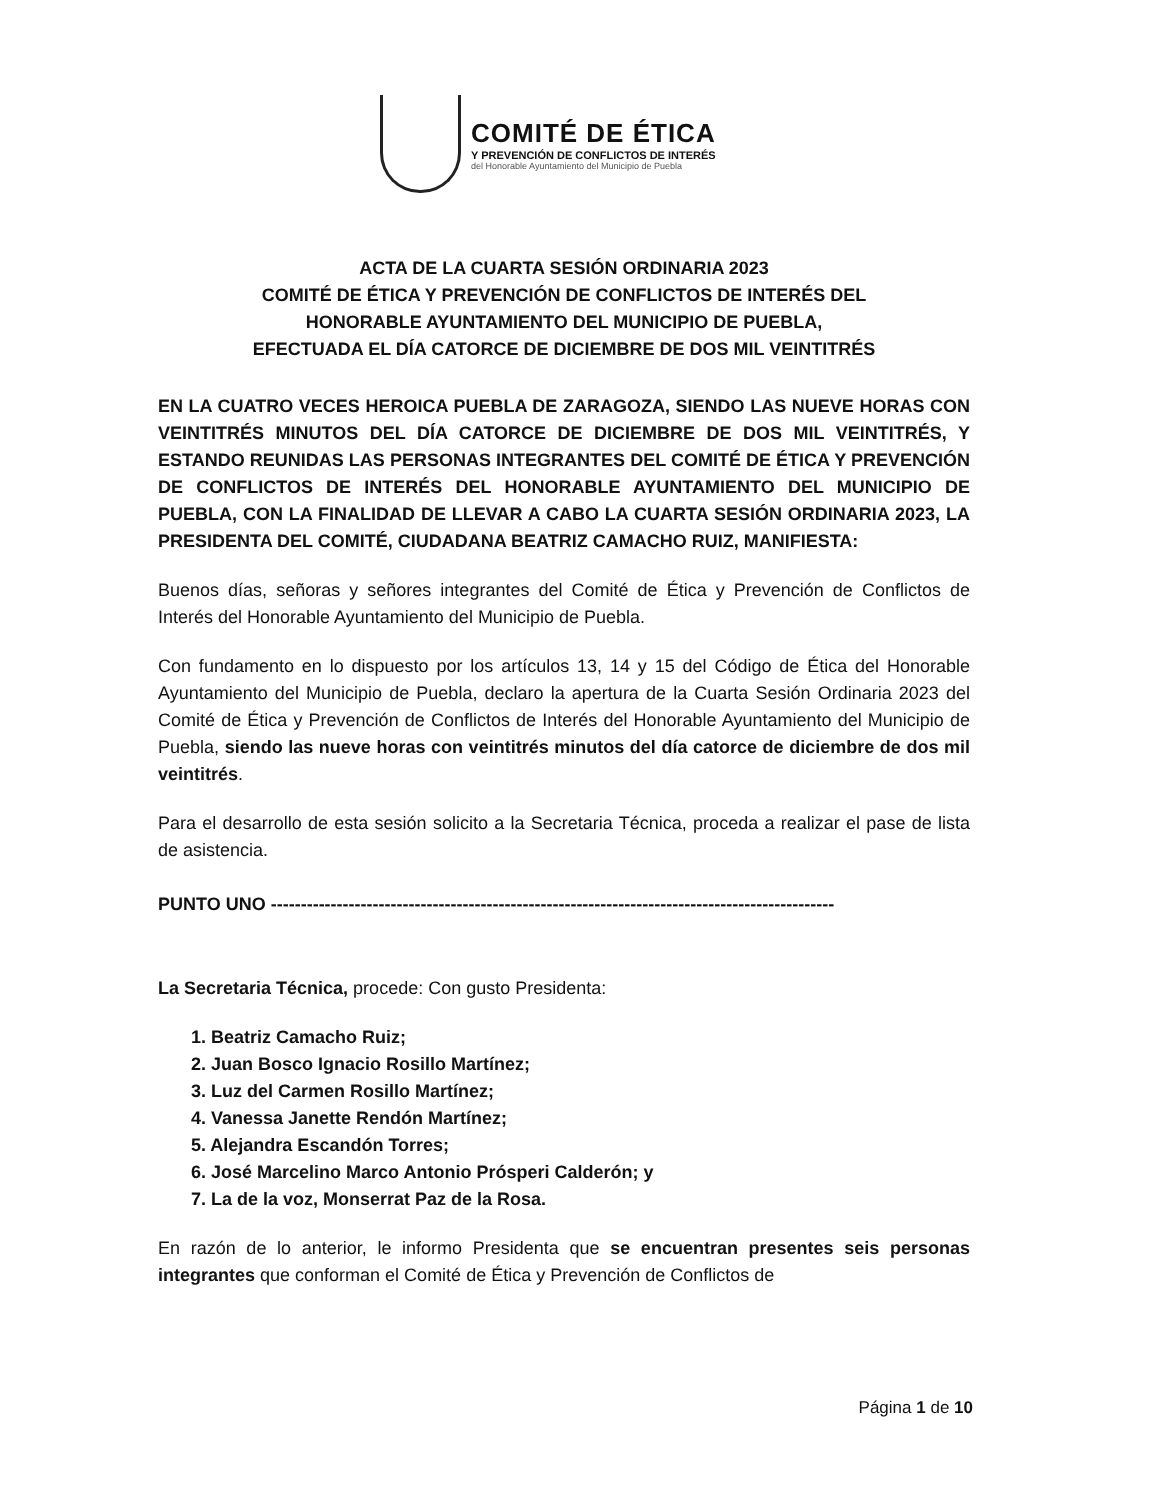COMITÉ DE ÉTICA
Y PREVENCIÓN DE CONFLICTOS DE INTERÉS
del Honorable Ayuntamiento del Municipio de Puebla
ACTA DE LA CUARTA SESIÓN ORDINARIA 2023
COMITÉ DE ÉTICA Y PREVENCIÓN DE CONFLICTOS DE INTERÉS DEL
HONORABLE AYUNTAMIENTO DEL MUNICIPIO DE PUEBLA,
EFECTUADA EL DÍA CATORCE DE DICIEMBRE DE DOS MIL VEINTITRÉS
EN LA CUATRO VECES HEROICA PUEBLA DE ZARAGOZA, SIENDO LAS NUEVE HORAS CON VEINTITRÉS MINUTOS DEL DÍA CATORCE DE DICIEMBRE DE DOS MIL VEINTITRÉS, Y ESTANDO REUNIDAS LAS PERSONAS INTEGRANTES DEL COMITÉ DE ÉTICA Y PREVENCIÓN DE CONFLICTOS DE INTERÉS DEL HONORABLE AYUNTAMIENTO DEL MUNICIPIO DE PUEBLA, CON LA FINALIDAD DE LLEVAR A CABO LA CUARTA SESIÓN ORDINARIA 2023, LA PRESIDENTA DEL COMITÉ, CIUDADANA BEATRIZ CAMACHO RUIZ, MANIFIESTA:
Buenos días, señoras y señores integrantes del Comité de Ética y Prevención de Conflictos de Interés del Honorable Ayuntamiento del Municipio de Puebla.
Con fundamento en lo dispuesto por los artículos 13, 14 y 15 del Código de Ética del Honorable Ayuntamiento del Municipio de Puebla, declaro la apertura de la Cuarta Sesión Ordinaria 2023 del Comité de Ética y Prevención de Conflictos de Interés del Honorable Ayuntamiento del Municipio de Puebla, siendo las nueve horas con veintitrés minutos del día catorce de diciembre de dos mil veintitrés.
Para el desarrollo de esta sesión solicito a la Secretaria Técnica, proceda a realizar el pase de lista de asistencia.
PUNTO UNO ----------------------------------------------------------------------------------------------
La Secretaria Técnica, procede: Con gusto Presidenta:
1. Beatriz Camacho Ruiz;
2. Juan Bosco Ignacio Rosillo Martínez;
3. Luz del Carmen Rosillo Martínez;
4. Vanessa Janette Rendón Martínez;
5. Alejandra Escandón Torres;
6. José Marcelino Marco Antonio Prósperi Calderón; y
7. La de la voz, Monserrat Paz de la Rosa.
En razón de lo anterior, le informo Presidenta que se encuentran presentes seis personas integrantes que conforman el Comité de Ética y Prevención de Conflictos de
Página 1 de 10